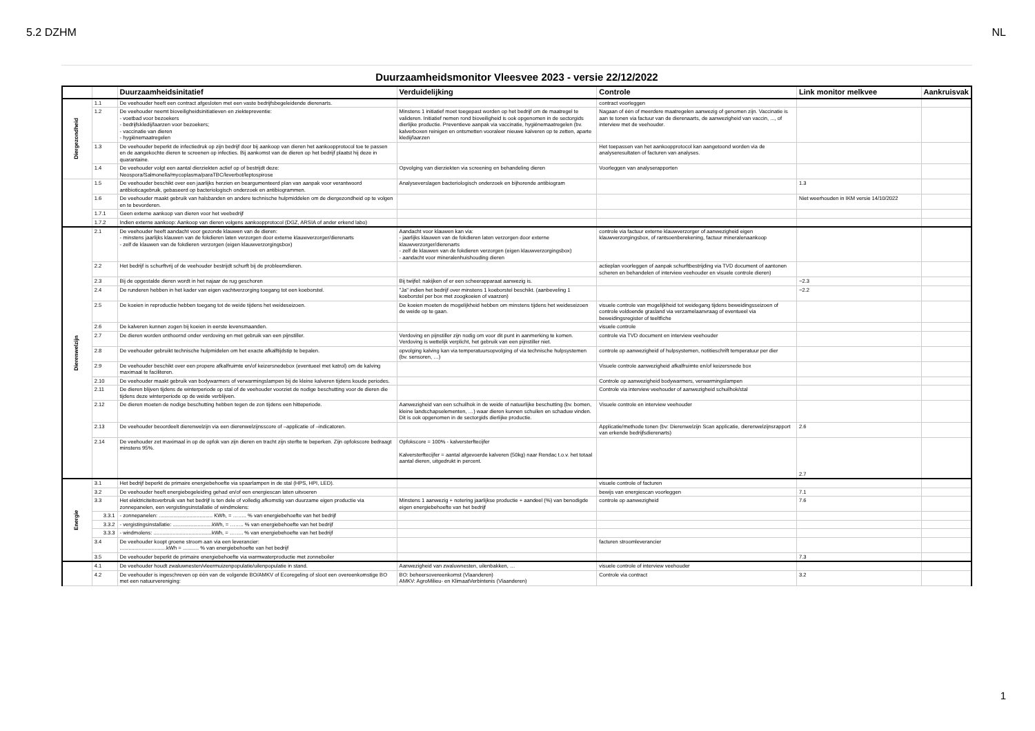5.2 DZHM NL
Duurzaamheidsmonitor Vleesvee 2023 - versie 22/12/2022
| | | Duurzaamheidsinitatief | Verduidelijking | Controle | Link monitor melkvee | Aankruisvak |
| --- | --- | --- | --- | --- | --- | --- |
| Diergezondheid | 1.1 | De veehouder heeft een contract afgesloten met een vaste bedrijfsbegeleidende dierenarts. | | contract voorleggen | | |
| | 1.2 | De veehouder neemt bioveiligheidsinitiatieven en ziektepreventie: - voetbad voor bezoekers - bedrijfskledij/laarzen voor bezoekers; - vaccinatie van dieren - hygiënemaatregelen | Minstens 1 initiatief moet toegepast worden op het bedrijf om de maatregel te valideren. Initiatief nemen rond bioveiligheid is ook opgenomen in de sectorgids dierlijke productie. Preventieve aanpak via vaccinatie, hygiënemaatregelen (bv. kalverboxen reinigen en ontsmetten vooraleer nieuwe kalveren op te zetten, aparte kledij/laarzen | Nagaan of één of meerdere maatregelen aanwezig of genomen zijn. Vaccinatie is aan te tonen via factuur van de dierenaarts, de aanwezigheid van vaccin, ..., of interview met de veehouder. | | |
| | 1.3 | De veehouder beperkt de infectiedruk op zijn bedrijf door bij aankoop van dieren het aankoopprotocol toe te passen en de aangekochte dieren te screenen op infecties. Bij aankomst van de dieren op het bedrijf plaatst hij deze in quarantaine. | | Het toepassen van het aankoopprotocol kan aangetoond worden via de analyseresultaten of facturen van analyses. | | |
| | 1.4 | De veehouder volgt een aantal dierziekten actief op of bestrijdt deze: Neospora/Salmonella/mycoplasma/paraTBC/leverbot/leptospirose | Opvolging van dierziekten via screening en behandeling dieren | Voorleggen van analyserapporten | | |
| | 1.5 | De veehouder beschikt over een jaarlijks herzien en beargumenteerd plan van aanpak voor verantwoord antibioticagebruik, gebaseerd op bacteriologisch onderzoek en antibiogrammen. | Analyseverslagen bacteriologisch onderzoek en bijhorende antibiogram | | 1.3 | |
| | 1.6 | De veehouder maakt gebruik van halsbanden en andere technische hulpmiddelen om de diergezondheid op te volgen en te bevorderen. | | | Niet weerhouden in IKM versie 14/10/2022 | |
| | 1.7.1 | Geen externe aankoop van dieren voor het veebedrijf | | | | |
| | 1.7.2 | Indien externe aankoop: Aankoop van dieren volgens aankoopprotocol (DGZ, ARSIA of ander erkend labo) | | | | |
| Dierenwelzijn | 2.1 | De veehouder heeft aandacht voor gezonde klauwen van de dieren: - minstens jaarlijks klauwen van de fokdieren laten verzorgen door externe klauwverzorger/dierenarts - zelf de klauwen van de fokdieren verzorgen (eigen klauwverzorgingsbox) | Aandacht voor klauwen kan via: - jaarlijks klauwen van de fokdieren laten verzorgen door externe klauwverzorger/dierenarts - zelf de klauwen van de fokdieren verzorgen (eigen klauwverzorgingsbox) - aandacht voor mineralenhuishouding dieren | controle via factuur externe klauwverzorger of aanwezigheid eigen klauwverzorgingsbox, of rantsoenberekening, factuur mineralenaankoop | | |
| | 2.2 | Het bedrijf is schurftvrij of de veehouder bestrijdt schurft bij de probleemdieren. | | actieplan voorleggen of aanpak schurftbestrijding via TVD document of aantonen scheren en behandelen of interview veehouder en visuele controle dieren) | | |
| | 2.3 | Bij de opgestalde dieren wordt in het najaar de rug geschoren | Bij twijfel: nakijken of er een scheerapparaat aanwezig is. | | ~2.3 | |
| | 2.4 | De runderen hebben in het kader van eigen vachtverzorging toegang tot een koeborstel. | "Ja" indien het bedrijf over minstens 1 koeborstel beschikt. (aanbeveling 1 koeborstel per box met zoogkoeien of vaarzen) | | ~2.2 | |
| | 2.5 | De koeien in reproductie hebben toegang tot de weide tijdens het weideseizoen. | De koeien moeten de mogelijkheid hebben om minstens tijdens het weideseizoen de weide op te gaan. | visuele controle van mogelijkheid tot weidegang tijdens beweidingsseizoen of controle voldoende grasland via verzamelaanvraag of eventueel via beweidingsregister of teeltfiche | | |
| | 2.6 | De kalveren kunnen zogen bij koeien in eerste levensmaanden. | | visuele controle | | |
| | 2.7 | De dieren worden onthoornd onder verdoving en met gebruik van een pijnstiller. | Verdoving en pijnstiller zijn nodig om voor dit punt in aanmerking te komen. Verdoving is wettelijk verplicht, het gebruik van een pijnstiller niet. | controle via TVD document en interview veehouder | | |
| | 2.8 | De veehouder gebruikt technische hulpmidelen om het exacte afkalftijdstip te bepalen. | opvolging kalving kan via temperatuursopvolging of via technische hulpsystemen (bv. sensoren, …) | controle op aanwezigheid of hulpsystemen, notitieschrift temperatuur per dier | | |
| | 2.9 | De veehouder beschikt over een propere afkalfruimte en/of keizersnedebox (eventueel met katrol) om de kalving maximaal te faciliteren. | | Visuele controle aanwezigheid afkalfruimte en/of keizersnede box | | |
| | 2.10 | De veehouder maakt gebruik van bodywarmers of verwarmingslampen bij de kleine kalveren tijdens koude periodes. | | Controle op aanwezigheid bodywarmers, verwarmingslampen | | |
| | 2.11 | De dieren blijven tijdens de winterperiode op stal of de veehouder voorziet de nodige beschutting voor de dieren die tijdens deze winterperiode op de weide verblijven. | | Controle via interview veehouder of aanwezigheid schuilhok/stal | | |
| | 2.12 | De dieren moeten de nodige beschutting hebben tegen de zon tijdens een hitteperiode. | Aanwezigheid van een schuilhok in de weide of natuurlijke beschutting (bv. bomen, kleine landschapselementen, …) waar dieren kunnen schuilen en schaduw vinden. Dit is ook opgenomen in de sectorgids dierlijke productie. | Visuele controle en interview veehouder | | |
| | 2.13 | De veehouder beoordeelt dierenwelzijn via een dierenwelzijnsscore of –applicatie of –indicatoren. | | Applicatie/methode tonen (bv: Dierenwelzijn Scan applicatie, dierenwelzijnsrapport van erkende bedrijfsdierenarts) | 2.6 | |
| | 2.14 | De veehouder zet maximaal in op de opfok van zijn dieren en tracht zijn sterfte te beperken. Zijn opfokscore bedraagt minstens 95%. | Opfokscore = 100% - kalversterftecijfer Kalversterftecijfer = aantal afgevoerde kalveren (50kg) naar Rendac t.o.v. het totaal aantal dieren, uitgedrukt in percent. | | 2.7 | |
| Energie | 3.1 | Het bedrijf beperkt de primaire energiebehoefte via spaarlampen in de stal (HPS, HPI, LED). | | visuele controle of facturen | | |
| | 3.2 | De veehouder heeft energiebegeleiding gehad en/of een energiescan laten uitvoeren | | bewijs van energiescan voorleggen | 7.1 | |
| | 3.3 | Het elektriciteitsverbruik van het bedrijf is ten dele of volledig afkomstig van duurzame eigen productie via zonnepanelen, een vergistingsinstallatie of windmolens: | Minstens 1 aanwezig + notering jaarlijkse productie + aandeel (%) van benodigde eigen energiebehoefte van het bedrijf | controle op aanwezigheid | 7.6 | |
| | 3.3.1 | - zonnepanelen: ..................................... KWh, = …….. % van energiebehoefte van het bedrijf | | | | |
| | 3.3.2 | - vergistingsinstallatie: ...........................kWh, = …….. % van energiebehoefte van het bedrijf | | | | |
| | 3.3.3 | - windmolens: ........................................kWh, = …….. % van energiebehoefte van het bedrijf | | | | |
| | 3.4 | De veehouder koopt groene stroom aan via een leverancier: ................................kWh = ........... % van energiebehoefte van het bedrijf | | facturen stroomleverancier | | |
| | 3.5 | De veehouder beperkt de primaire energiebehoefte via warmwaterproductie met zonneboiler | | | 7.3 | |
| | 4.1 | De veehouder houdt zwaluwnesten/vleermuizenpopulatie/uilenpopulatie in stand. | Aanwezigheid van zwaluwnesten, uilenbakken, … | visuele controle of interview veehouder | | |
| | 4.2 | De veehouder is ingeschreven op één van de volgende BO/AMKV of Ecoregeling of sloot een overeenkomstige BO met een natuurvereniging: | BO: beheersovereenkomst (Vlaanderen) AMKV: AgroMilieu- en KlimaatVerbintenis (Vlaanderen) | Controle via contract | 3.2 | |
1